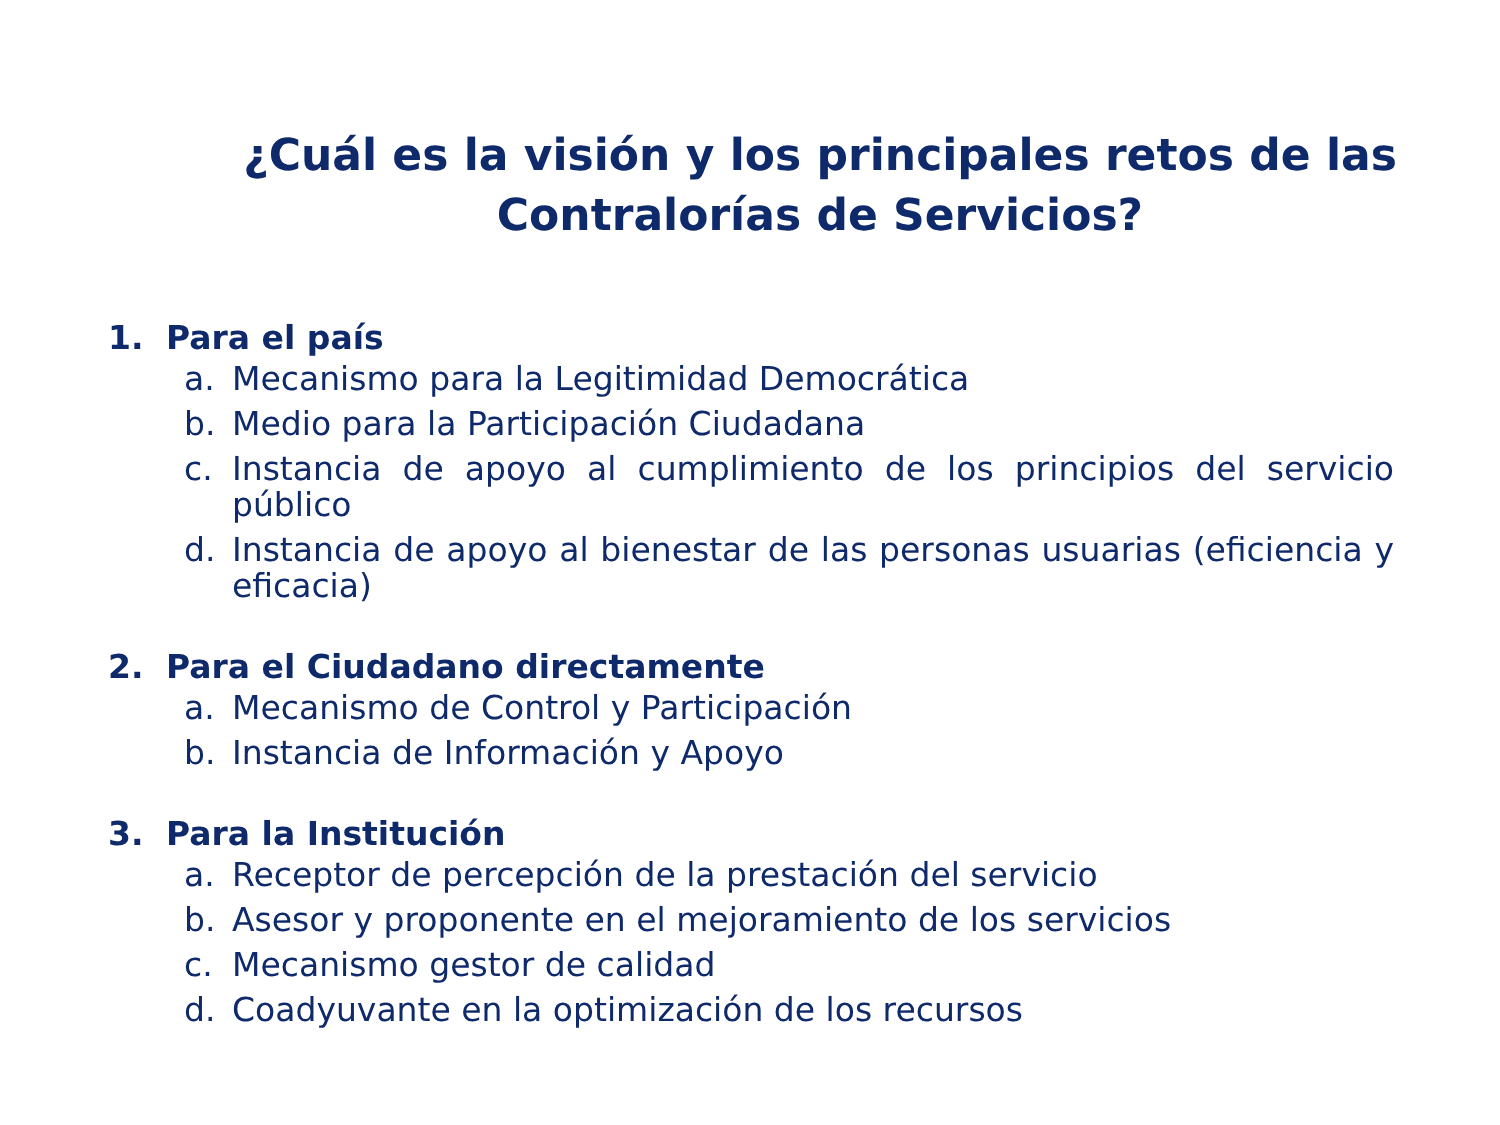¿Cuál es la visión y los principales retos de las Contralorías de Servicios?
1. Para el país
a. Mecanismo para la Legitimidad Democrática
b. Medio para la Participación Ciudadana
c. Instancia de apoyo al cumplimiento de los principios del servicio público
d. Instancia de apoyo al bienestar de las personas usuarias (eficiencia y eficacia)
2. Para el Ciudadano directamente
a. Mecanismo de Control y Participación
b. Instancia de Información y Apoyo
3. Para la Institución
a. Receptor de percepción de la prestación del servicio
b. Asesor y proponente en el mejoramiento de los servicios
c. Mecanismo gestor de calidad
d. Coadyuvante en la optimización de los recursos